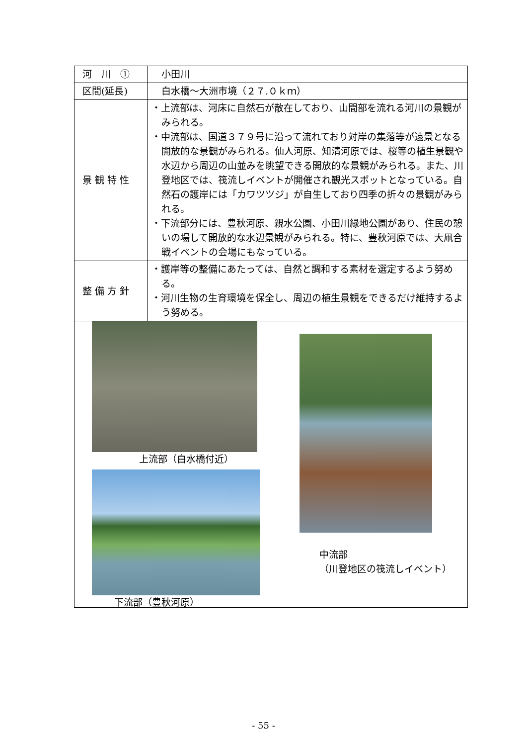| 河 川 ① | 小田川 |
| 区間(延長) | 白水橋～大洲市境（２７.０ｋｍ） |
| 景 観 特 性 | ・上流部は、河床に自然石が散在しており、山間部を流れる河川の景観がみられる。 ・中流部は、国道３７９号に沿って流れており対岸の集落等が遠景となる開放的な景観がみられる。仙人河原、知清河原では、桜等の植生景観や水辺から周辺の山並みを眺望できる開放的な景観がみられる。また、川登地区では、筏流しイベントが開催され観光スポットとなっている。自然石の護岸には「カワツツジ」が自生しており四季の折々の景観がみられる。 ・下流部分には、豊秋河原、親水公園、小田川緑地公園があり、住民の憩いの場して開放的な水辺景観がみられる。特に、豊秋河原では、大凧合戦イベントの会場にもなっている。 |
| 整 備 方 針 | ・護岸等の整備にあたっては、自然と調和する素材を選定するよう努める。 ・河川生物の生育環境を保全し、周辺の植生景観をできるだけ維持するよう努める。 |
| 上流部（白水橋付近） 下流部（豊秋河原） 中流部 （川登地区の筏流しイベント） | |
- 55 -